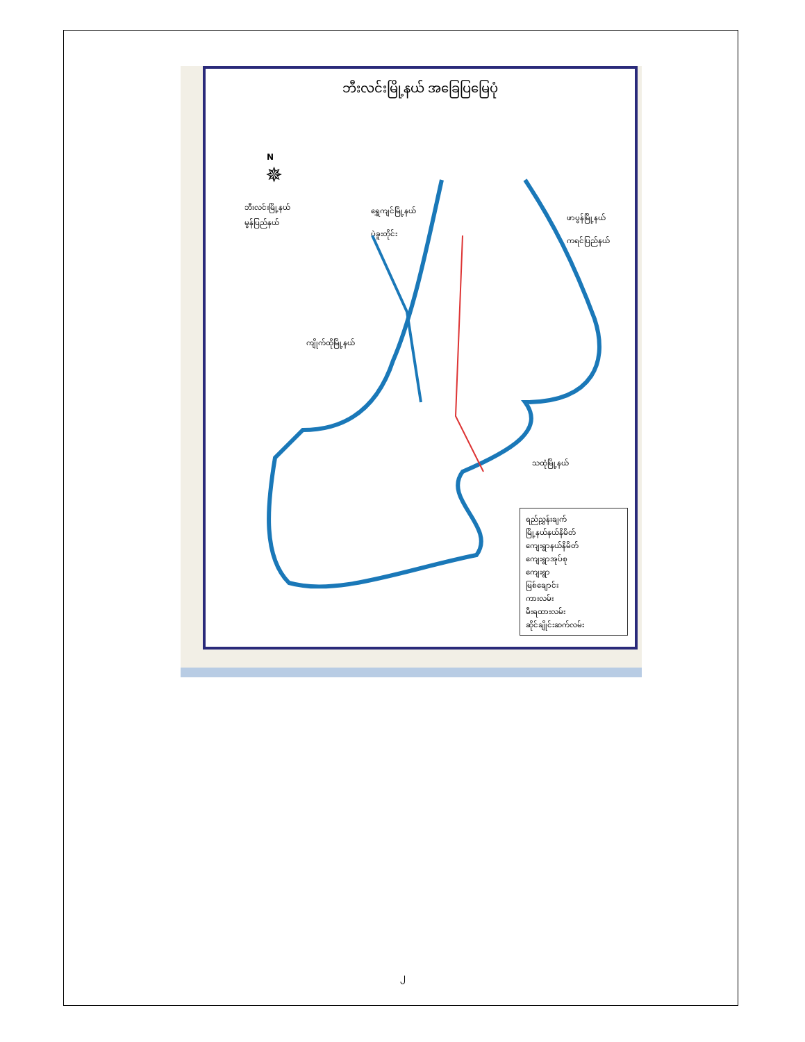ဘီးလင်းမြို့နယ် အခြေပြမြေပုံ
N
✵
ဘီးလင်းမြို့နယ်
မွန်ပြည်နယ်
ရွှေကျင်မြို့နယ်
ပဲခူးတိုင်း
ဖာပွန်မြို့နယ်
ကရင်ပြည်နယ်
ကျိုက်ထိုမြို့နယ်
သထုံမြို့နယ်
ရည်ညွှန်းချက်
မြို့နယ်နယ်နိမိတ်
ကျေးရွာနယ်နိမိတ်
ကျေးရွာအုပ်စု
ကျေးရွာ
မြစ်ချောင်း
ကားလမ်း
မီးရထားလမ်း
ဆိုင်ချိုင်းဆက်လမ်း
၂